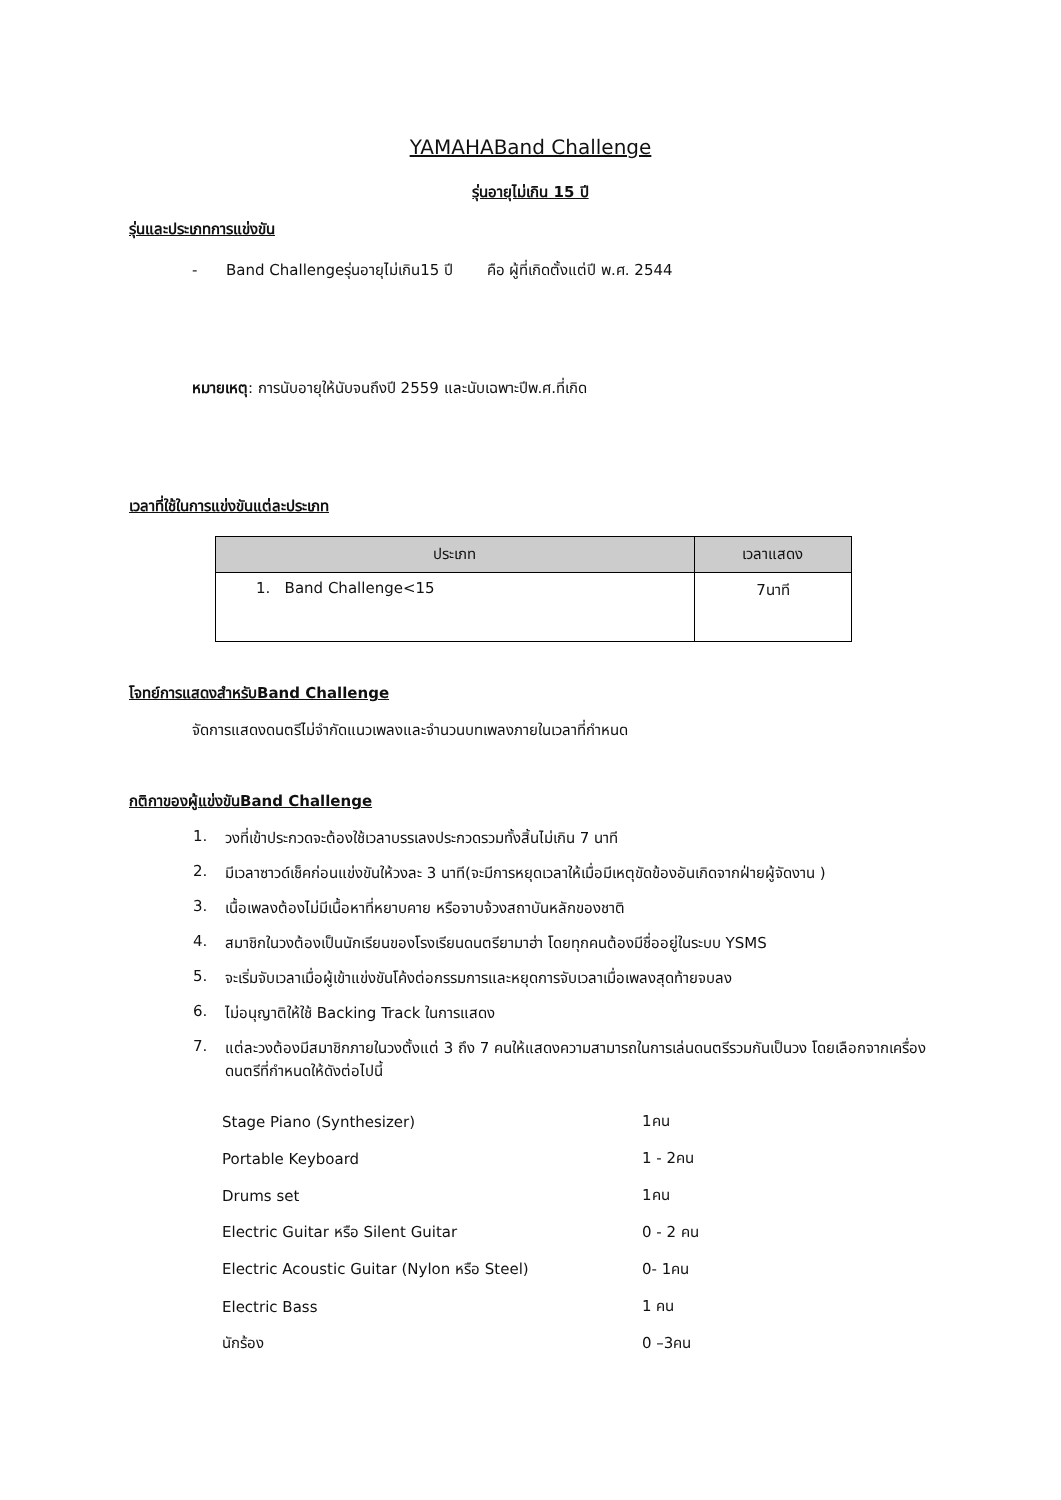YAMAHABand Challenge
รุ่นอายุไม่เกิน 15 ปี
รุ่นและประเภทการแข่งขัน
- Band Challengeรุ่นอายุไม่เกิน15 ปี คือ ผู้ที่เกิดตั้งแต่ปี พ.ศ. 2544
หมายเหตุ: การนับอายุให้นับจนถึงปี 2559 และนับเฉพาะปีพ.ศ.ที่เกิด
เวลาที่ใช้ในการแข่งขันแต่ละประเภท
| ประเภท | เวลาแสดง |
| --- | --- |
| 1. Band Challenge<15 | 7นาที |
โจทย์การแสดงสำหรับBand Challenge
จัดการแสดงดนตรีไม่จำกัดแนวเพลงและจำนวนบทเพลงภายในเวลาที่กำหนด
กติกาของผู้แข่งขันBand Challenge
1. วงที่เข้าประกวดจะต้องใช้เวลาบรรเลงประกวดรวมทั้งสิ้นไม่เกิน 7 นาที
2. มีเวลาซาวด์เช็คก่อนแข่งขันให้วงละ 3 นาที(จะมีการหยุดเวลาให้เมื่อมีเหตุขัดข้องอันเกิดจากฝ่ายผู้จัดงาน )
3. เนื้อเพลงต้องไม่มีเนื้อหาที่หยาบคาย หรือจาบจ้วงสถาบันหลักของชาติ
4. สมาชิกในวงต้องเป็นนักเรียนของโรงเรียนดนตรียามาฮ่า โดยทุกคนต้องมีชื่ออยู่ในระบบ YSMS
5. จะเริ่มจับเวลาเมื่อผู้เข้าแข่งขันโค้งต่อกรรมการและหยุดการจับเวลาเมื่อเพลงสุดท้ายจบลง
6. ไม่อนุญาติให้ใช้ Backing Track ในการแสดง
7. แต่ละวงต้องมีสมาชิกภายในวงตั้งแต่ 3 ถึง 7 คนให้แสดงความสามารถในการเล่นดนตรีรวมกันเป็นวง โดยเลือกจากเครื่องดนตรีที่กำหนดให้ดังต่อไปนี้
| Stage Piano (Synthesizer) | 1คน |
| Portable Keyboard | 1 - 2คน |
| Drums set | 1คน |
| Electric Guitar หรือ Silent Guitar | 0 - 2 คน |
| Electric Acoustic Guitar (Nylon หรือ Steel) | 0- 1คน |
| Electric Bass | 1 คน |
| นักร้อง | 0 –3คน |